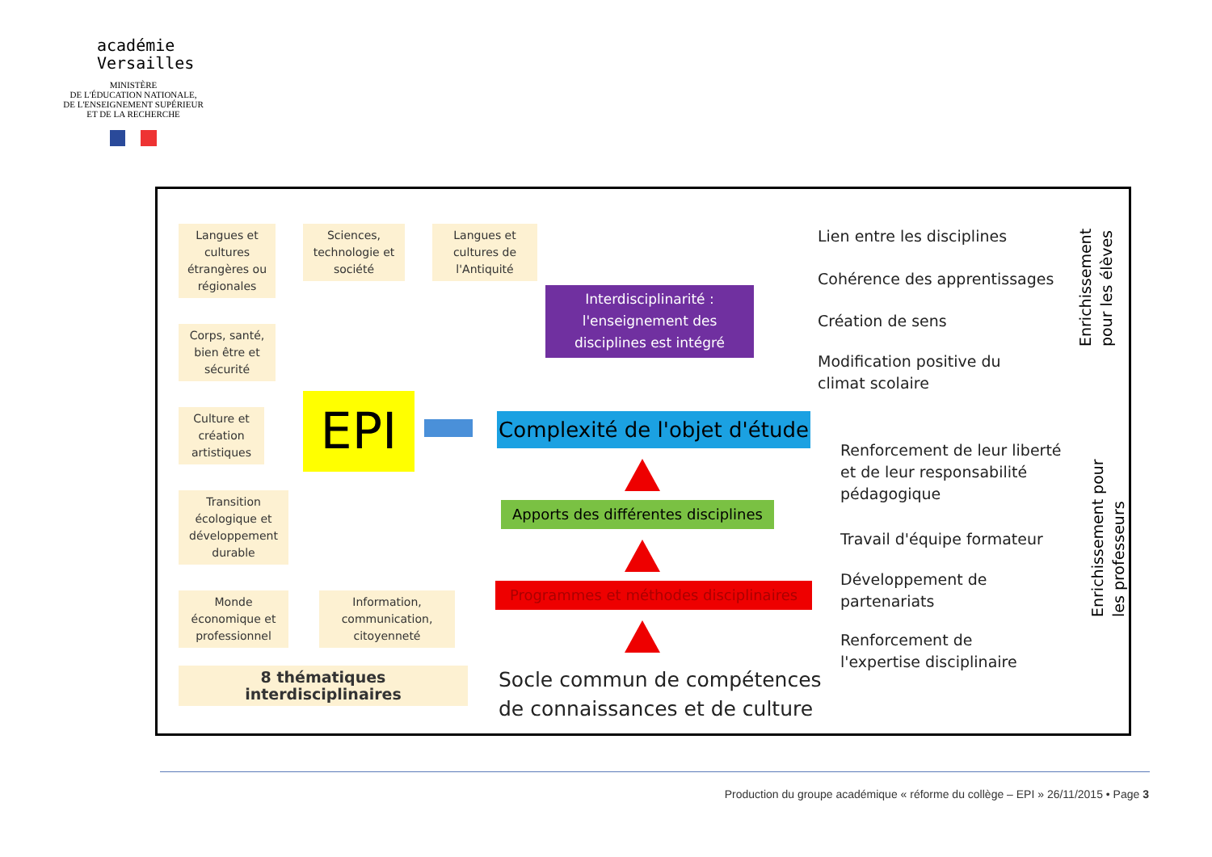académie
Versailles
MINISTÈRE
DE L'ÉDUCATION NATIONALE,
DE L'ENSEIGNEMENT SUPÉRIEUR
ET DE LA RECHERCHE
Langues et cultures étrangères ou régionales
Sciences, technologie et société
Langues et cultures de l'Antiquité
Corps, santé, bien être et sécurité
Culture et création artistiques
Transition écologique et développement durable
Monde économique et professionnel
Information, communication, citoyenneté
8 thématiques interdisciplinaires
EPI
Interdisciplinarité : l'enseignement des disciplines est intégré
Complexité de l'objet d'étude
Apports des différentes disciplines
Programmes et méthodes disciplinaires
Socle commun de compétences
de connaissances et de culture
Lien entre les disciplines
Cohérence des apprentissages
Création de sens
Modification positive du
climat scolaire
Renforcement de leur liberté
et de leur responsabilité
pédagogique
Travail d'équipe formateur
Développement de
partenariats
Renforcement de
l'expertise disciplinaire
Enrichissement pour les élèves
Enrichissement pour les professeurs
Production du groupe académique « réforme du collège – EPI » 26/11/2015 • Page 3